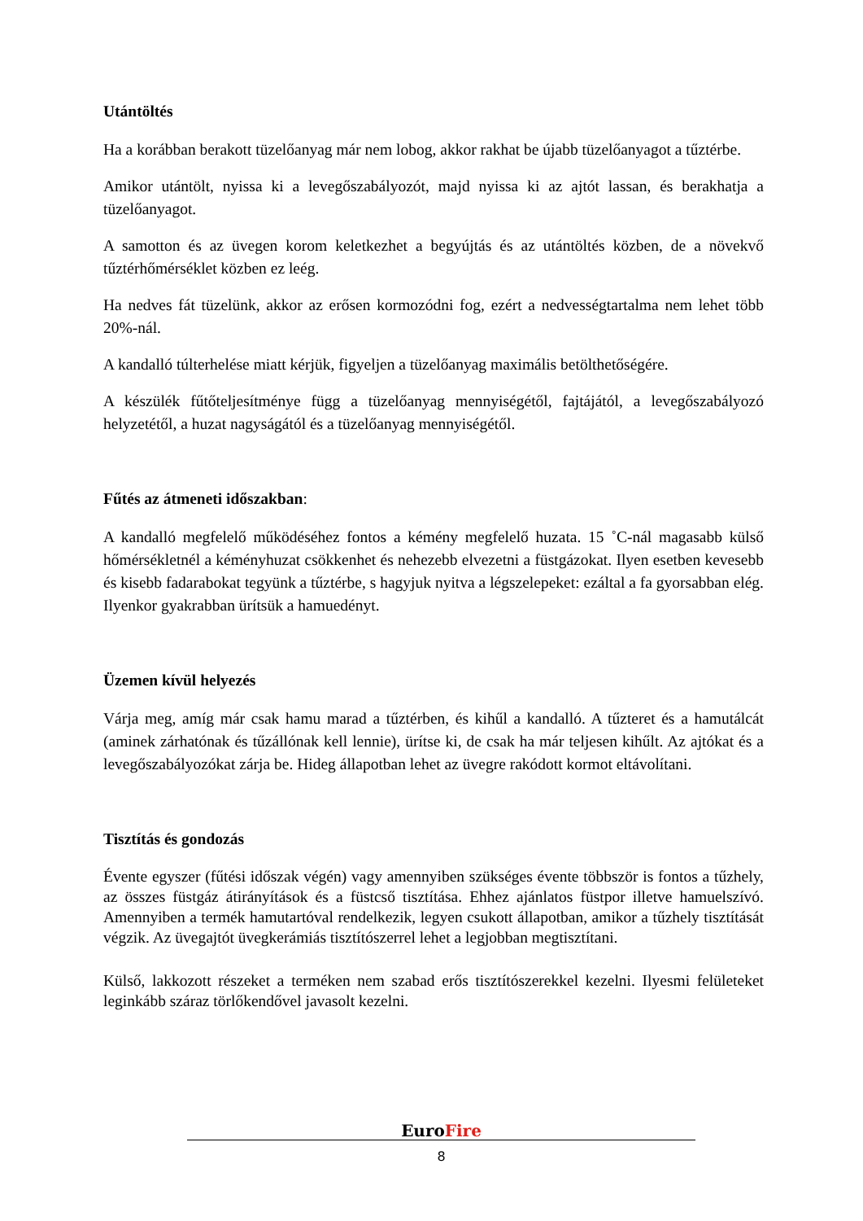Utántöltés
Ha a korábban berakott tüzelőanyag már nem lobog, akkor rakhat be újabb tüzelőanyagot a tűztérbe.
Amikor utántölt, nyissa ki a levegőszabályozót, majd nyissa ki az ajtót lassan, és berakhatja a tüzelőanyagot.
A samotton és az üvegen korom keletkezhet a begyújtás és az utántöltés közben, de a növekvő tűztérhőmérséklet közben ez leég.
Ha nedves fát tüzelünk, akkor az erősen kormozódni fog, ezért a nedvességtartalma nem lehet több 20%-nál.
A kandalló túlterhelése miatt kérjük, figyeljen a tüzelőanyag maximális betölthetőségére.
A készülék fűtőteljesítménye függ a tüzelőanyag mennyiségétől, fajtájától, a levegőszabályozó helyzetétől, a huzat nagyságától és a tüzelőanyag mennyiségétől.
Fűtés az átmeneti időszakban:
A kandalló megfelelő működéséhez fontos a kémény megfelelő huzata. 15 ˚C-nál magasabb külső hőmérsékletnél a kéményhuzat csökkenhet és nehezebb elvezetni a füstgázokat. Ilyen esetben kevesebb és kisebb fadarabokat tegyünk a tűztérbe, s hagyjuk nyitva a légszelepeket: ezáltal a fa gyorsabban elég. Ilyenkor gyakrabban ürítsük a hamuedényt.
Üzemen kívül helyezés
Várja meg, amíg már csak hamu marad a tűztérben, és kihűl a kandalló. A tűzteret és a hamutálcát (aminek zárhatónak és tűzállónak kell lennie), ürítse ki, de csak ha már teljesen kihűlt. Az ajtókat és a levegőszabályozókat zárja be. Hideg állapotban lehet az üvegre rakódott kormot eltávolítani.
Tisztítás és gondozás
Évente egyszer (fűtési időszak végén) vagy amennyiben szükséges évente többször is fontos a tűzhely, az összes füstgáz átirányítások és a füstcső tisztítása. Ehhez ajánlatos füstpor illetve hamuelszívó. Amennyiben a termék hamutartóval rendelkezik, legyen csukott állapotban, amikor a tűzhely tisztítását végzik. Az üvegajtót üvegkerámiás tisztítószerrel lehet a legjobban megtisztítani.
Külső, lakkozott részeket a terméken nem szabad erős tisztítószerekkel kezelni. Ilyesmi felületeket leginkább száraz törlőkendővel javasolt kezelni.
EuroFire
8